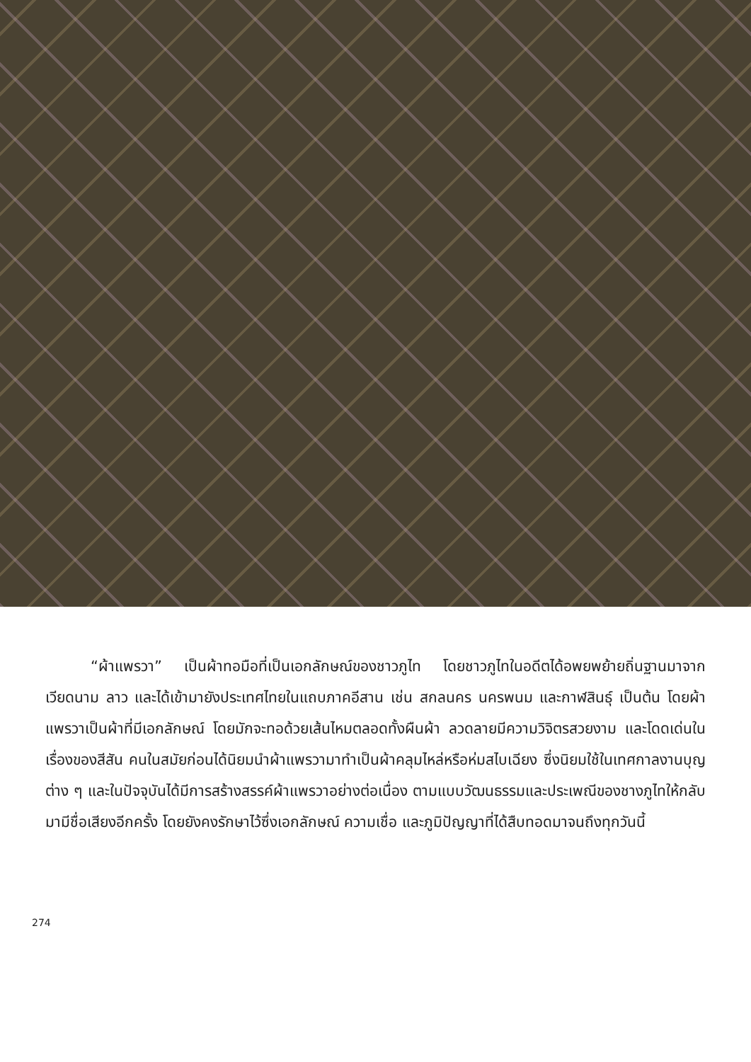“ผ้าแพรวา” เป็นผ้าทอมือที่เป็นเอกลักษณ์ของชาวภูไท โดยชาวภูไทในอดีตได้อพยพย้ายถิ่นฐานมาจากเวียดนาม ลาว และได้เข้ามายังประเทศไทยในแถบภาคอีสาน เช่น สกลนคร นครพนม และกาฬสินธุ์ เป็นต้น โดยผ้าแพรวาเป็นผ้าที่มีเอกลักษณ์ โดยมักจะทอด้วยเส้นไหมตลอดทั้งผืนผ้า ลวดลายมีความวิจิตรสวยงาม และโดดเด่นในเรื่องของสีสัน คนในสมัยก่อนได้นิยมนำผ้าแพรวามาทำเป็นผ้าคลุมไหล่หรือห่มสไบเฉียง ซึ่งนิยมใช้ในเทศกาลงานบุญต่าง ๆ และในปัจจุบันได้มีการสร้างสรรค์ผ้าแพรวาอย่างต่อเนื่อง ตามแบบวัฒนธรรมและประเพณีของชางภูไทให้กลับมามีชื่อเสียงอีกครั้ง โดยยังคงรักษาไว้ซึ่งเอกลักษณ์ ความเชื่อ และภูมิปัญญาที่ได้สืบทอดมาจนถึงทุกวันนี้
274